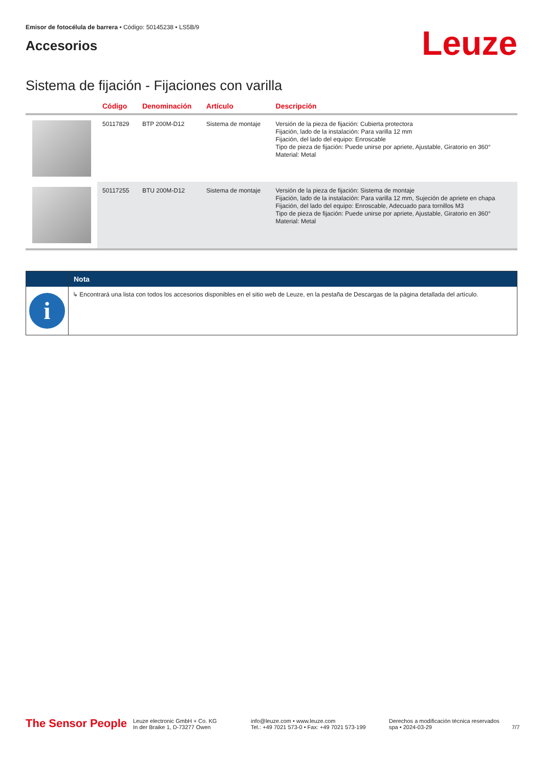Emisor de fotocélula de barrera • Código: 50145238 • LS5B/9
Accesorios
Leuze
Sistema de fijación - Fijaciones con varilla
| | Código | Denominación | Artículo | Descripción |
| --- | --- | --- | --- | --- |
| | 50117829 | BTP 200M-D12 | Sistema de montaje | Versión de la pieza de fijación: Cubierta protectora Fijación, lado de la instalación: Para varilla 12 mm Fijación, del lado del equipo: Enroscable Tipo de pieza de fijación: Puede unirse por apriete, Ajustable, Giratorio en 360° Material: Metal |
| | 50117255 | BTU 200M-D12 | Sistema de montaje | Versión de la pieza de fijación: Sistema de montaje Fijación, lado de la instalación: Para varilla 12 mm, Sujeción de apriete en chapa Fijación, del lado del equipo: Enroscable, Adecuado para tornillos M3 Tipo de pieza de fijación: Puede unirse por apriete, Ajustable, Giratorio en 360° Material: Metal |
Nota
i
↳ Encontrará una lista con todos los accesorios disponibles en el sitio web de Leuze, en la pestaña de Descargas de la página detallada del artículo.
The Sensor People
Leuze electronic GmbH + Co. KG
In der Braike 1, D-73277 Owen
info@leuze.com • www.leuze.com
Tel.: +49 7021 573-0 • Fax: +49 7021 573-199
Derechos a modificación técnica reservados
spa • 2024-03-29
7/7